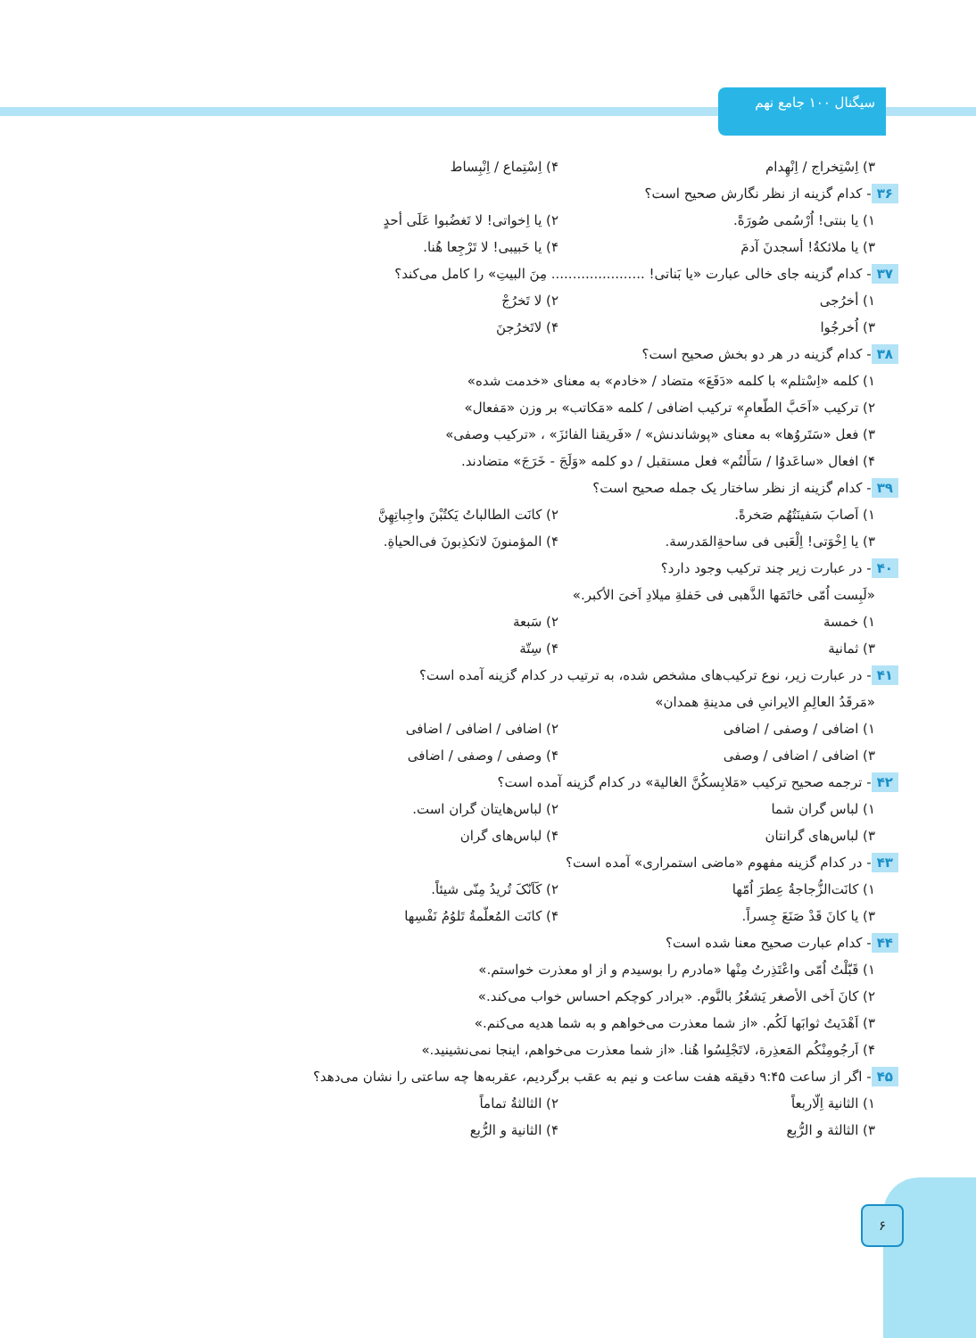سیگنال ۱۰۰ جامع نهم
۳) اِسْتِخراج / اِنْهِدام ۴) اِسْتِماع / اِنْبِساط
۳۶- کدام گزینه از نظر نگارش صحیح است؟
۱) یا بنتی! اُرْسُمی صُورَةً. ۲) یا اِخواتی! لا تَغضُبوا عَلَی أحدٍ
۳) یا ملائکةُ! أسجدنَ آدمَ ۴) یا حَبیبی! لا تَرْجِعا هُنا.
۳۷- کدام گزینه جای خالی عبارت «یا بَناتی! ...................... مِنَ البیتِ» را کامل می‌کند؟
۱) أخرُجی ۲) لا تَخرُجْ
۳) اُخرجُوا ۴) لاتَخرُجنَ
۳۸- کدام گزینه در هر دو بخش صحیح است؟
۱) کلمه «اِسْتلم» با کلمه «دَفَعَ» متضاد / «خادم» به معنای «خدمت شده»
۲) ترکیب «اَحَبَّ الطّعامِ» ترکیب اضافی / کلمه «مَکاتب» بر وزن «مَفعال»
۳) فعل «سَتَروُها» به معنای «پوشاندنش» / «فَریقنا الفائزَ» ، «ترکیب وصفی»
۴) افعال «ساعَدوُا / سَأَلتُم» فعل مستقبل / دو کلمه «وَلَجَ - خَرَجَ» متضادند.
۳۹- کدام گزینه از نظر ساختار یک جمله صحیح است؟
۱) اَصابَ سَفینَتُهُم صَخرةً. ۲) کانَت الطالباتُ یَکتُبْنَ واجِباتِهِنَّ
۳) یا اِخْوَتی! اِلْعَبی فی ساحةِالمَدرسة.
۴) المؤمنونَ لاتکذِبونَ فی‌الحیاةِ.
۴۰- در عبارت زیر چند ترکیب وجود دارد؟
«لَبِست اُمّی خاتَمَها الذَّهبی فی حَفلةِ میلادِ اَخیَ الأکبر.»
۱) خمسة ۲) سَبعة
۳) ثمانیة ۴) سِتّة
۴۱- در عبارت زیر، نوع ترکیب‌های مشخص شده، به ترتیب در کدام گزینه آمده است؟
«مَرقَدُ العالِمِ الایرانیِ فی مدینةِ همدان»
۱) اضافی / وصفی / اضافی ۲) اضافی / اضافی / اضافی
۳) اضافی / اضافی / وصفی ۴) وصفی / وصفی / اضافی
۴۲- ترجمه صحیح ترکیب «مَلابِسکُنَّ الغالیة» در کدام گزینه آمده است؟
۱) لباس گران شما ۲) لباس‌هایتان گران است.
۳) لباس‌های گرانتان ۴) لباس‌های گران
۴۳- در کدام گزینه مفهوم «ماضی استمراری» آمده است؟
۱) کانَت‌الزُّجاجةُ عِطرَ اُمّها
۲) کَاَنّکَ تُریدُ مِنّی شیئاً.
۳) یا کانَ قَدْ صَنَعَ جِسراً. ۴) کانَت المُعلّمةُ تَلوُمُ نَفْسِها
۴۴- کدام عبارت صحیح معنا شده است؟
۱) قَبّلْتُ اُمّی واعْتَذِرتُ مِنْها «مادرم را بوسیدم و از او معذرت خواستم.»
۲) کانَ اَخی الأصغر یَشعُرُ بالنَّوم. «برادر کوچکم احساس خواب می‌کند.»
۳) اَهْدَیتُ ثوابَها لَکُم. «از شما معذرت می‌خواهم و به شما هدیه می‌کنم.»
۴) اَرجُومِنْکُم المَعذِرة، لاتَجْلِسُوا هُنا. «از شما معذرت می‌خواهم، اینجا نمی‌نشینید.»
۴۵- اگر از ساعت ۹:۴۵ دقیقه هفت ساعت و نیم به عقب برگردیم، عقربه‌ها چه ساعتی را نشان می‌دهد؟
۱) الثانیة اِلّاربعاً ۲) الثالثةُ تماماً
۳) الثالثة و الرُّبع ۴) الثانیة و الرُّبع
۶